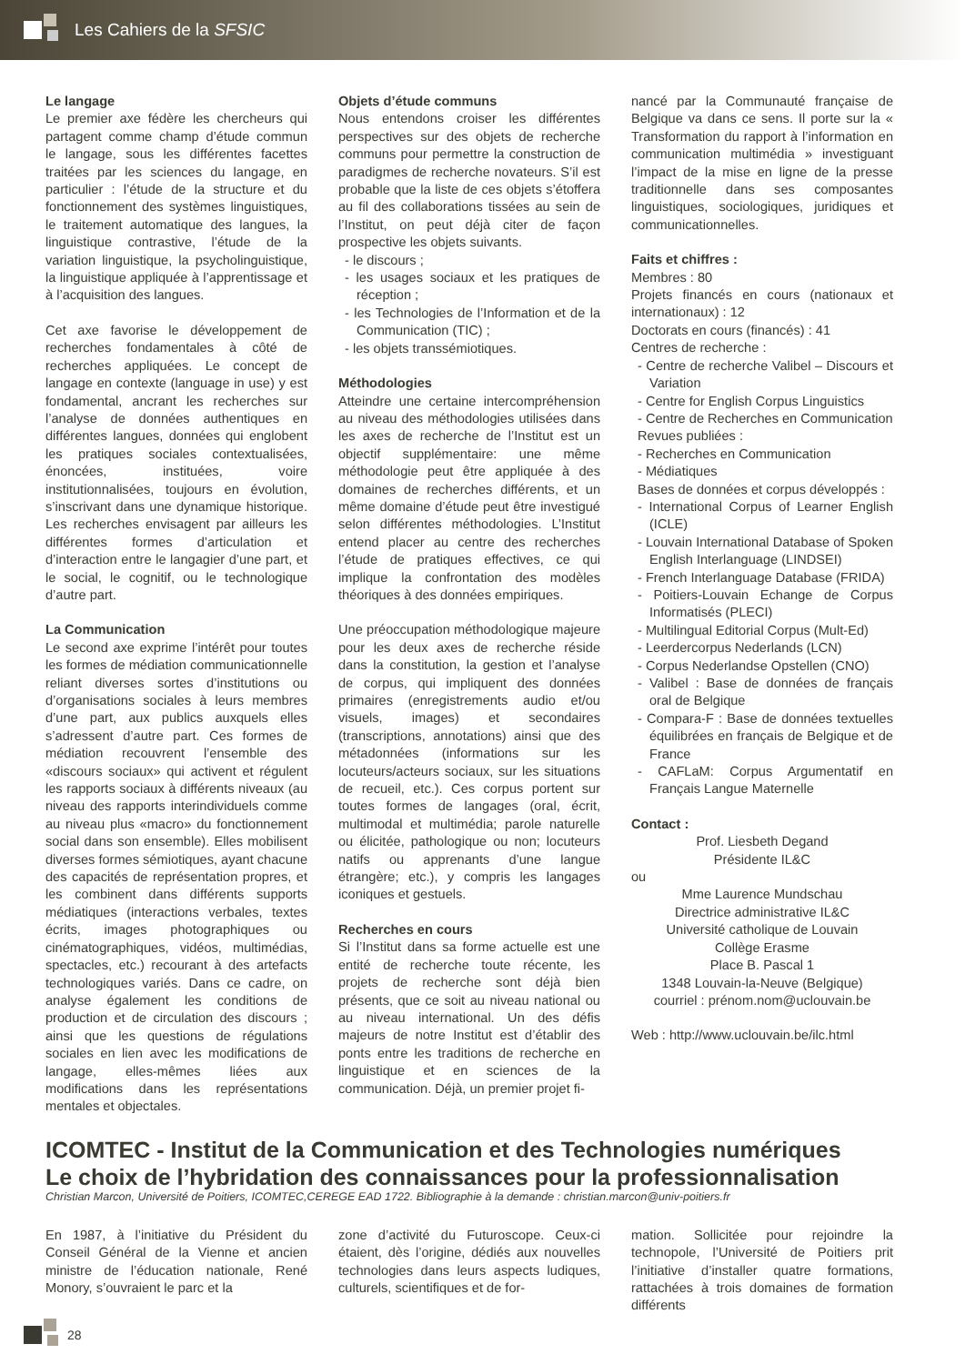Les Cahiers de la SFSIC
Le langage
Le premier axe fédère les chercheurs qui partagent comme champ d’étude commun le langage, sous les différentes facettes traitées par les sciences du langage, en particulier : l’étude de la structure et du fonctionnement des systèmes linguistiques, le traitement automatique des langues, la linguistique contrastive, l’étude de la variation linguistique, la psycholinguistique, la linguistique appliquée à l’apprentissage et à l’acquisition des langues.
Cet axe favorise le développement de recherches fondamentales à côté de recherches appliquées. Le concept de langage en contexte (language in use) y est fondamental, ancrant les recherches sur l’analyse de données authentiques en différentes langues, données qui englobent les pratiques sociales contextualisées, énoncées, instituées, voire institutionnalisées, toujours en évolution, s’inscrivant dans une dynamique historique. Les recherches envisagent par ailleurs les différentes formes d’articulation et d’interaction entre le langagier d’une part, et le social, le cognitif, ou le technologique d’autre part.
La Communication
Le second axe exprime l’intérêt pour toutes les formes de médiation communicationnelle reliant diverses sortes d’institutions ou d’organisations sociales à leurs membres d’une part, aux publics auxquels elles s’adressent d’autre part. Ces formes de médiation recouvrent l’ensemble des «discours sociaux» qui activent et régulent les rapports sociaux à différents niveaux (au niveau des rapports interindividuels comme au niveau plus «macro» du fonctionnement social dans son ensemble). Elles mobilisent diverses formes sémiotiques, ayant chacune des capacités de représentation propres, et les combinent dans différents supports médiatiques (interactions verbales, textes écrits, images photographiques ou cinématographiques, vidéos, multimédias, spectacles, etc.) recourant à des artefacts technologiques variés. Dans ce cadre, on analyse également les conditions de production et de circulation des discours ; ainsi que les questions de régulations sociales en lien avec les modifications de langage, elles-mêmes liées aux modifications dans les représentations mentales et objectales.
Objets d’étude communs
Nous entendons croiser les différentes perspectives sur des objets de recherche communs pour permettre la construction de paradigmes de recherche novateurs. S’il est probable que la liste de ces objets s’étoffera au fil des collaborations tissées au sein de l’Institut, on peut déjà citer de façon prospective les objets suivants.
- le discours ;
- les usages sociaux et les pratiques de réception ;
- les Technologies de l’Information et de la Communication (TIC) ;
- les objets transsémiotiques.
Méthodologies
Atteindre une certaine intercompréhension au niveau des méthodologies utilisées dans les axes de recherche de l’Institut est un objectif supplémentaire: une même méthodologie peut être appliquée à des domaines de recherches différents, et un même domaine d’étude peut être investigué selon différentes méthodologies. L’Institut entend placer au centre des recherches l’étude de pratiques effectives, ce qui implique la confrontation des modèles théoriques à des données empiriques.
Une préoccupation méthodologique majeure pour les deux axes de recherche réside dans la constitution, la gestion et l’analyse de corpus, qui impliquent des données primaires (enregistrements audio et/ou visuels, images) et secondaires (transcriptions, annotations) ainsi que des métadonnées (informations sur les locuteurs/acteurs sociaux, sur les situations de recueil, etc.). Ces corpus portent sur toutes formes de langages (oral, écrit, multimodal et multimédia; parole naturelle ou élicitée, pathologique ou non; locuteurs natifs ou apprenants d’une langue étrangère; etc.), y compris les langages iconiques et gestuels.
Recherches en cours
Si l’Institut dans sa forme actuelle est une entité de recherche toute récente, les projets de recherche sont déjà bien présents, que ce soit au niveau national ou au niveau international. Un des défis majeurs de notre Institut est d’établir des ponts entre les traditions de recherche en linguistique et en sciences de la communication. Déjà, un premier projet fi-
nancé par la Communauté française de Belgique va dans ce sens. Il porte sur la « Transformation du rapport à l’information en communication multimédia » investiguant l’impact de la mise en ligne de la presse traditionnelle dans ses composantes linguistiques, sociologiques, juridiques et communicationnelles.
Faits et chiffres :
Membres : 80
Projets financés en cours (nationaux et internationaux) : 12
Doctorats en cours (financés) : 41
Centres de recherche :
- Centre de recherche Valibel – Discours et Variation
- Centre for English Corpus Linguistics
- Centre de Recherches en Communication
Revues publiées :
- Recherches en Communication
- Médiatiques
Bases de données et corpus développés :
- International Corpus of Learner English (ICLE)
- Louvain International Database of Spoken English Interlanguage (LINDSEI)
- French Interlanguage Database (FRIDA)
- Poitiers-Louvain Echange de Corpus Informatisés (PLECI)
- Multilingual Editorial Corpus (Mult-Ed)
- Leerdercorpus Nederlands (LCN)
- Corpus Nederlandse Opstellen (CNO)
- Valibel : Base de données de français oral de Belgique
- Compara-F : Base de données textuelles équilibrées en français de Belgique et de France
- CAFLaM: Corpus Argumentatif en Français Langue Maternelle
Contact :
Prof. Liesbeth Degand
Présidente IL&C
ou
Mme Laurence Mundschau
Directrice administrative IL&C
Université catholique de Louvain
Collège Erasme
Place B. Pascal 1
1348 Louvain-la-Neuve (Belgique)
courriel : prénom.nom@uclouvain.be
Web : http://www.uclouvain.be/ilc.html
ICOMTEC - Institut de la Communication et des Technologies numériques
Le choix de l’hybridation des connaissances pour la professionnalisation
Christian Marcon, Université de Poitiers, ICOMTEC,CEREGE EAD 1722. Bibliographie à la demande : christian.marcon@univ-poitiers.fr
En 1987, à l’initiative du Président du Conseil Général de la Vienne et ancien ministre de l’éducation nationale, René Monory, s’ouvraient le parc et la
zone d’activité du Futuroscope. Ceux-ci étaient, dès l’origine, dédiés aux nouvelles technologies dans leurs aspects ludiques, culturels, scientifiques et de for-
mation. Sollicitée pour rejoindre la technopole, l’Université de Poitiers prit l’initiative d’installer quatre formations, rattachées à trois domaines de formation différents
28